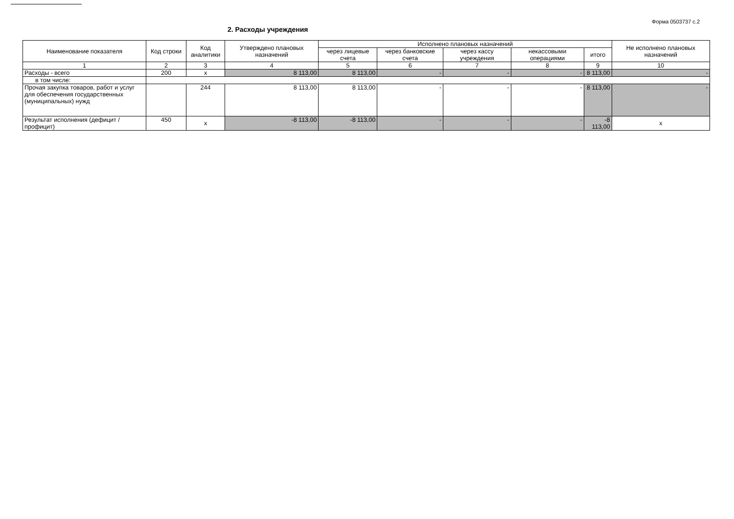Форма 0503737 с.2
2. Расходы учреждения
| Наименование показателя | Код строки | Код аналитики | Утверждено плановых назначений | Исполнено плановых назначений | | | | | Не исполнено плановых назначений |
| --- | --- | --- | --- | --- | --- | --- | --- | --- | --- |
| | | | | через лицевые счета | через банковские счета | через кассу учреждения | некассовыми операциями | итого | |
| 1 | 2 | 3 | 4 | 5 | 6 | 7 | 8 | 9 | 10 |
| Расходы - всего | 200 | x | 8 113,00 | 8 113,00 | - | - | - | 8 113,00 | - |
| в том числе: | | | | | | | | | |
| Прочая закупка товаров, работ и услуг для обеспечения государственных (муниципальных) нужд | | 244 | 8 113,00 | 8 113,00 | - | - | - | 8 113,00 | - |
| Результат исполнения (дефицит / профицит) | 450 | x | -8 113,00 | -8 113,00 | - | - | - | -8 113,00 | x |